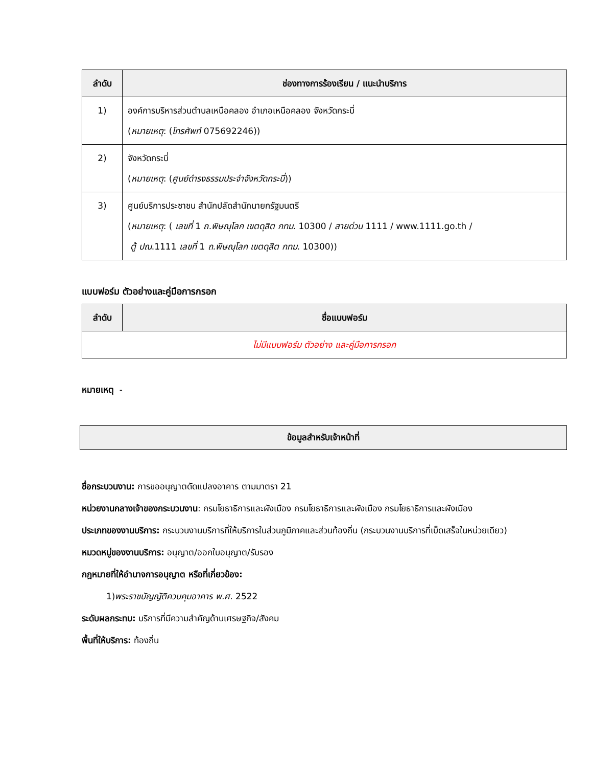| ลำดับ | ช่องทางการร้องเรียน / แนะนำบริการ |
| --- | --- |
| 1) | องค์การบริหารส่วนตำบลเหนือคลอง อำเภอเหนือคลอง จังหวัดกระบี่ ( หมายเหตุ : ( โทรศัพท์ 075692246)) |
| 2) | จังหวัดกระบี่ ( หมายเหตุ : ( ศูนย์ดำรงธรรมประจำจังหวัดกระบี่ )) |
| 3) | ศูนย์บริการประชาชน สำนักปลัดสำนักนายกรัฐมนตรี ( หมายเหตุ : ( เลขที่ 1 ถ.พิษณุโลก เขตดุสิต กทม . 10300 / สายด่วน 1111 / www.1111.go.th / ตู้ ปณ .1111 เลขที่ 1 ถ.พิษณุโลก เขตดุสิต กทม . 10300)) |
แบบฟอร์ม ตัวอย่างและคู่มือการกรอก
| ลำดับ | ชื่อแบบฟอร์ม |
| --- | --- |
| ไม่มีแบบฟอร์ม ตัวอย่าง และคู่มือการกรอก | |
หมายเหตุ -
ข้อมูลสำหรับเจ้าหน้าที่
ชื่อกระบวนงาน: การขออนุญาตดัดแปลงอาคาร ตามมาตรา 21
หน่วยงานกลางเจ้าของกระบวนงาน: กรมโยธาธิการและผังเมือง กรมโยธาธิการและผังเมือง กรมโยธาธิการและผังเมือง
ประเภทของงานบริการ: กระบวนงานบริการที่ให้บริการในส่วนภูมิภาคและส่วนท้องถิ่น (กระบวนงานบริการที่เบ็ดเสร็จในหน่วยเดียว)
หมวดหมู่ของงานบริการ: อนุญาต/ออกใบอนุญาต/รับรอง
กฎหมายที่ให้อำนาจการอนุญาต หรือที่เกี่ยวข้อง:
1)พระราชบัญญัติควบคุมอาคาร พ.ศ. 2522
ระดับผลกระทบ: บริการที่มีความสำคัญด้านเศรษฐกิจ/สังคม
พื้นที่ให้บริการ: ท้องถิ่น